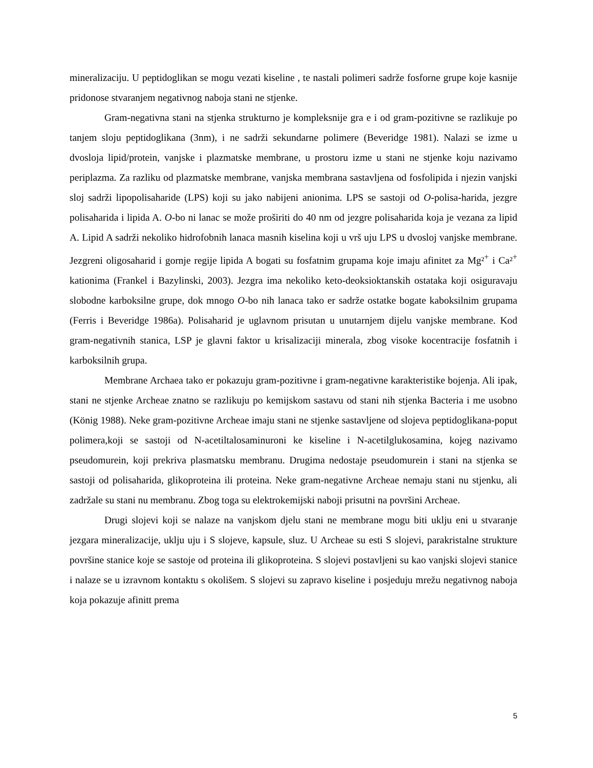mineralizaciju. U peptidoglikan se mogu vezati kiseline , te nastali polimeri sadrže fosforne grupe koje kasnije pridonose stvaranjem negativnog naboja stani ne stjenke.
Gram-negativna stani na stjenka strukturno je kompleksnije gra e i od gram-pozitivne se razlikuje po tanjem sloju peptidoglikana (3nm), i ne sadrži sekundarne polimere (Beveridge 1981). Nalazi se izme u dvosloja lipid/protein, vanjske i plazmatske membrane, u prostoru izme u stani ne stjenke koju nazivamo periplazma. Za razliku od plazmatske membrane, vanjska membrana sastavljena od fosfolipida i njezin vanjski sloj sadrži lipopolisaharide (LPS) koji su jako nabijeni anionima. LPS se sastoji od O-polisa-harida, jezgre polisaharida i lipida A. O-bo ni lanac se može proširiti do 40 nm od jezgre polisaharida koja je vezana za lipid A. Lipid A sadrži nekoliko hidrofobnih lanaca masnih kiselina koji u vrš uju LPS u dvosloj vanjske membrane. Jezgreni oligosaharid i gornje regije lipida A bogati su fosfatnim grupama koje imaju afinitet za Mg²<sup>+</sup> i Ca²<sup>+</sup> kationima (Frankel i Bazylinski, 2003). Jezgra ima nekoliko keto-deoksioktanskih ostataka koji osiguravaju slobodne karboksilne grupe, dok mnogo O-bo nih lanaca tako er sadrže ostatke bogate kaboksilnim grupama (Ferris i Beveridge 1986a). Polisaharid je uglavnom prisutan u unutarnjem dijelu vanjske membrane. Kod gram-negativnih stanica, LSP je glavni faktor u krisalizaciji minerala, zbog visoke kocentracije fosfatnih i karboksilnih grupa.
Membrane Archaea tako er pokazuju gram-pozitivne i gram-negativne karakteristike bojenja. Ali ipak, stani ne stjenke Archeae znatno se razlikuju po kemijskom sastavu od stani nih stjenka Bacteria i me usobno (König 1988). Neke gram-pozitivne Archeae imaju stani ne stjenke sastavljene od slojeva peptidoglikana-poput polimera,koji se sastoji od N-acetiltalosaminuroni ke kiseline i N-acetilglukosamina, kojeg nazivamo pseudomurein, koji prekriva plasmatsku membranu. Drugima nedostaje pseudomurein i stani na stjenka se sastoji od polisaharida, glikoproteina ili proteina. Neke gram-negativne Archeae nemaju stani nu stjenku, ali zadržale su stani nu membranu. Zbog toga su elektrokemijski naboji prisutni na površini Archeae.
Drugi slojevi koji se nalaze na vanjskom djelu stani ne membrane mogu biti uklju eni u stvaranje jezgara mineralizacije, uklju uju i S slojeve, kapsule, sluz. U Archeae su esti S slojevi, parakristalne strukture površine stanice koje se sastoje od proteina ili glikoproteina. S slojevi postavljeni su kao vanjski slojevi stanice i nalaze se u izravnom kontaktu s okolišem. S slojevi su zapravo kiseline i posjeduju mrežu negativnog naboja koja pokazuje afinitt prema
5